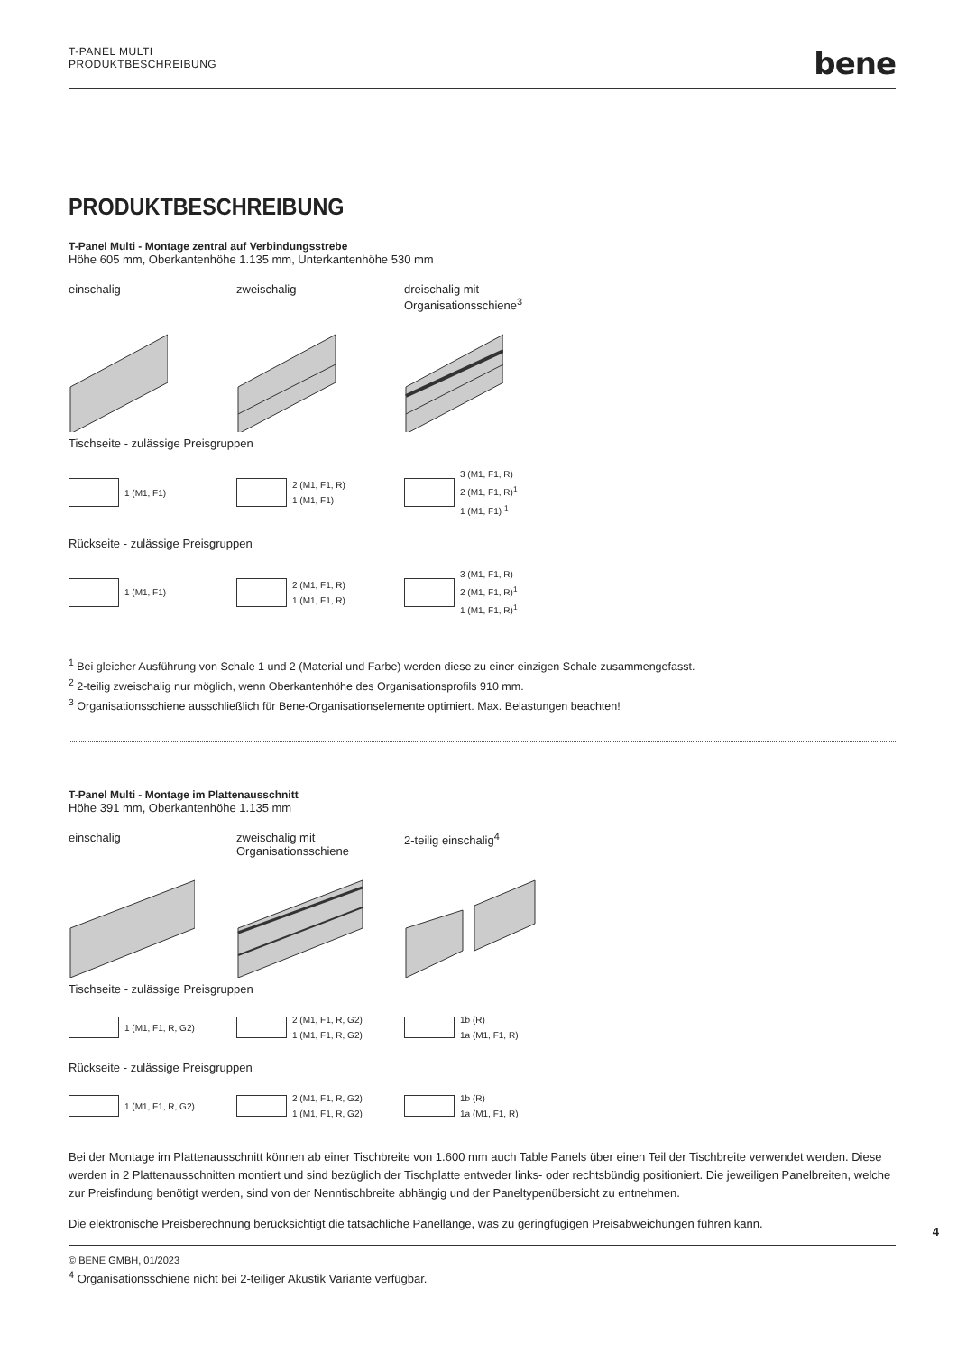T-PANEL MULTI
PRODUKTBESCHREIBUNG
bene
PRODUKTBESCHREIBUNG
T-Panel Multi - Montage zentral auf Verbindungsstrebe
Höhe 605 mm, Oberkantenhöhe 1.135 mm, Unterkantenhöhe 530 mm
einschalig zweischalig dreischalig mit
Organisationsschiene<sup>3</sup>
Tischseite - zulässige Preisgruppen
1 (M1, F1) 2 (M1, F1, R)
1 (M1, F1)
3 (M1, F1, R)
2 (M1, F1, R)<sup>1</sup>
1 (M1, F1) <sup>1</sup>
Rückseite - zulässige Preisgruppen
1 (M1, F1) 2 (M1, F1, R)
1 (M1, F1, R)
3 (M1, F1, R)
2 (M1, F1, R)<sup>1</sup>
1 (M1, F1, R)<sup>1</sup>
<sup>1</sup> Bei gleicher Ausführung von Schale 1 und 2 (Material und Farbe) werden diese zu einer einzigen Schale zusammengefasst.
<sup>2</sup> 2-teilig zweischalig nur möglich, wenn Oberkantenhöhe des Organisationsprofils 910 mm.
<sup>3</sup> Organisationsschiene ausschließlich für Bene-Organisationselemente optimiert. Max. Belastungen beachten!
T-Panel Multi - Montage im Plattenausschnitt
Höhe 391 mm, Oberkantenhöhe 1.135 mm
einschalig zweischalig mit
Organisationsschiene
2-teilig einschalig<sup>4</sup>
Tischseite - zulässige Preisgruppen
1 (M1, F1, R, G2) 2 (M1, F1, R, G2)
1 (M1, F1, R, G2)
1b (R)
1a (M1, F1, R)
Rückseite - zulässige Preisgruppen
1 (M1, F1, R, G2) 2 (M1, F1, R, G2)
1 (M1, F1, R, G2)
1b (R)
1a (M1, F1, R)
Bei der Montage im Plattenausschnitt können ab einer Tischbreite von 1.600 mm auch Table Panels über einen Teil der Tischbreite verwendet werden. Diese werden in 2 Plattenausschnitten montiert und sind bezüglich der Tischplatte entweder links- oder rechtsbündig positioniert. Die jeweiligen Panelbreiten, welche zur Preisfindung benötigt werden, sind von der Nenntischbreite abhängig und der Paneltypenübersicht zu entnehmen.
Die elektronische Preisberechnung berücksichtigt die tatsächliche Panellänge, was zu geringfügigen Preisabweichungen führen kann.
<sup>4</sup> Organisationsschiene nicht bei 2-teiliger Akustik Variante verfügbar.
4
© BENE GMBH, 01/2023